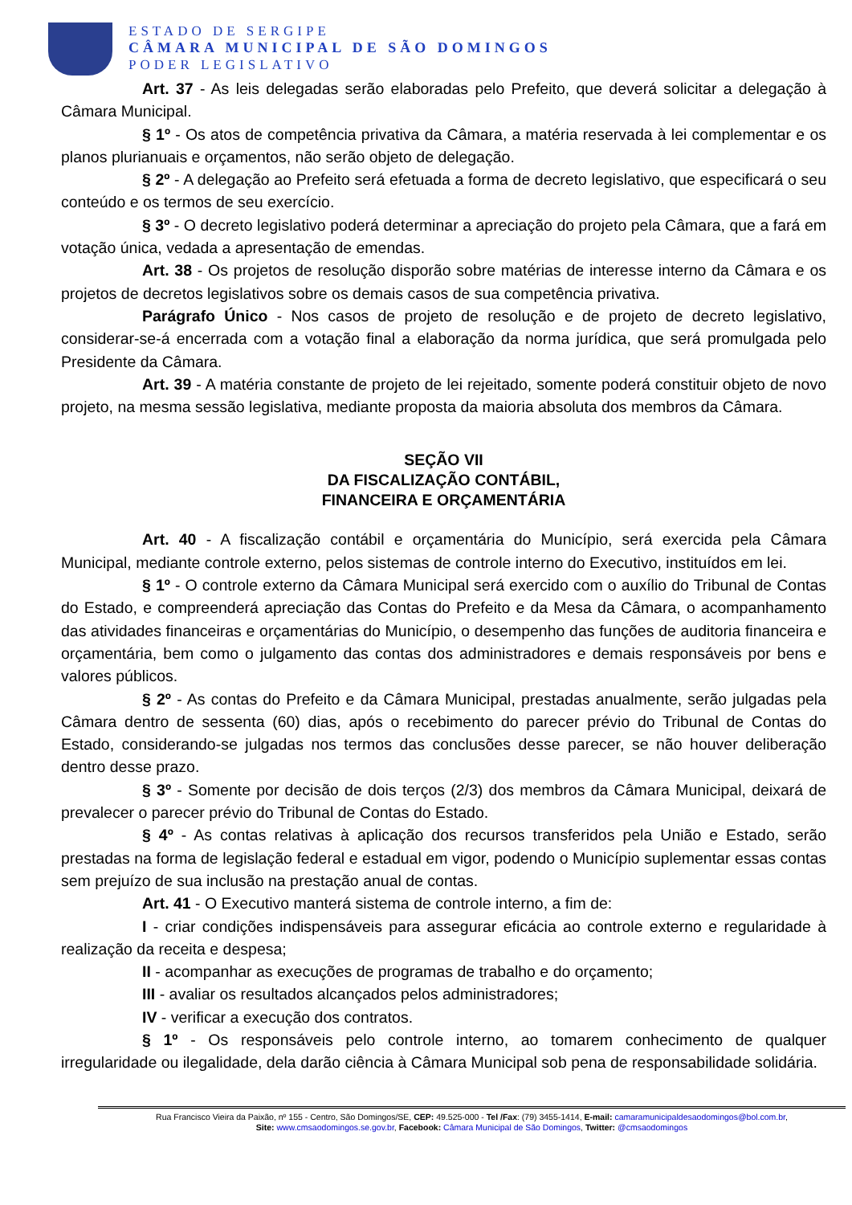ESTADO DE SERGIPE
CÂMARA MUNICIPAL DE SÃO DOMINGOS
PODER LEGISLATIVO
Art. 37 - As leis delegadas serão elaboradas pelo Prefeito, que deverá solicitar a delegação à Câmara Municipal.
§ 1º - Os atos de competência privativa da Câmara, a matéria reservada à lei complementar e os planos plurianuais e orçamentos, não serão objeto de delegação.
§ 2º - A delegação ao Prefeito será efetuada a forma de decreto legislativo, que especificará o seu conteúdo e os termos de seu exercício.
§ 3º - O decreto legislativo poderá determinar a apreciação do projeto pela Câmara, que a fará em votação única, vedada a apresentação de emendas.
Art. 38 - Os projetos de resolução disporão sobre matérias de interesse interno da Câmara e os projetos de decretos legislativos sobre os demais casos de sua competência privativa.
Parágrafo Único - Nos casos de projeto de resolução e de projeto de decreto legislativo, considerar-se-á encerrada com a votação final a elaboração da norma jurídica, que será promulgada pelo Presidente da Câmara.
Art. 39 - A matéria constante de projeto de lei rejeitado, somente poderá constituir objeto de novo projeto, na mesma sessão legislativa, mediante proposta da maioria absoluta dos membros da Câmara.
SEÇÃO VII
DA FISCALIZAÇÃO CONTÁBIL,
FINANCEIRA E ORÇAMENTÁRIA
Art. 40 - A fiscalização contábil e orçamentária do Município, será exercida pela Câmara Municipal, mediante controle externo, pelos sistemas de controle interno do Executivo, instituídos em lei.
§ 1º - O controle externo da Câmara Municipal será exercido com o auxílio do Tribunal de Contas do Estado, e compreenderá apreciação das Contas do Prefeito e da Mesa da Câmara, o acompanhamento das atividades financeiras e orçamentárias do Município, o desempenho das funções de auditoria financeira e orçamentária, bem como o julgamento das contas dos administradores e demais responsáveis por bens e valores públicos.
§ 2º - As contas do Prefeito e da Câmara Municipal, prestadas anualmente, serão julgadas pela Câmara dentro de sessenta (60) dias, após o recebimento do parecer prévio do Tribunal de Contas do Estado, considerando-se julgadas nos termos das conclusões desse parecer, se não houver deliberação dentro desse prazo.
§ 3º - Somente por decisão de dois terços (2/3) dos membros da Câmara Municipal, deixará de prevalecer o parecer prévio do Tribunal de Contas do Estado.
§ 4º - As contas relativas à aplicação dos recursos transferidos pela União e Estado, serão prestadas na forma de legislação federal e estadual em vigor, podendo o Município suplementar essas contas sem prejuízo de sua inclusão na prestação anual de contas.
Art. 41 - O Executivo manterá sistema de controle interno, a fim de:
I - criar condições indispensáveis para assegurar eficácia ao controle externo e regularidade à realização da receita e despesa;
II - acompanhar as execuções de programas de trabalho e do orçamento;
III - avaliar os resultados alcançados pelos administradores;
IV - verificar a execução dos contratos.
§ 1º - Os responsáveis pelo controle interno, ao tomarem conhecimento de qualquer irregularidade ou ilegalidade, dela darão ciência à Câmara Municipal sob pena de responsabilidade solidária.
Rua Francisco Vieira da Paixão, nº 155 - Centro, São Domingos/SE, CEP: 49.525-000 - Tel /Fax: (79) 3455-1414, E-mail: camaramunicipaldesaodomingos@bol.com.br,
Site: www.cmsaodomingos.se.gov.br, Facebook: Câmara Municipal de São Domingos, Twitter: @cmsaodomingos